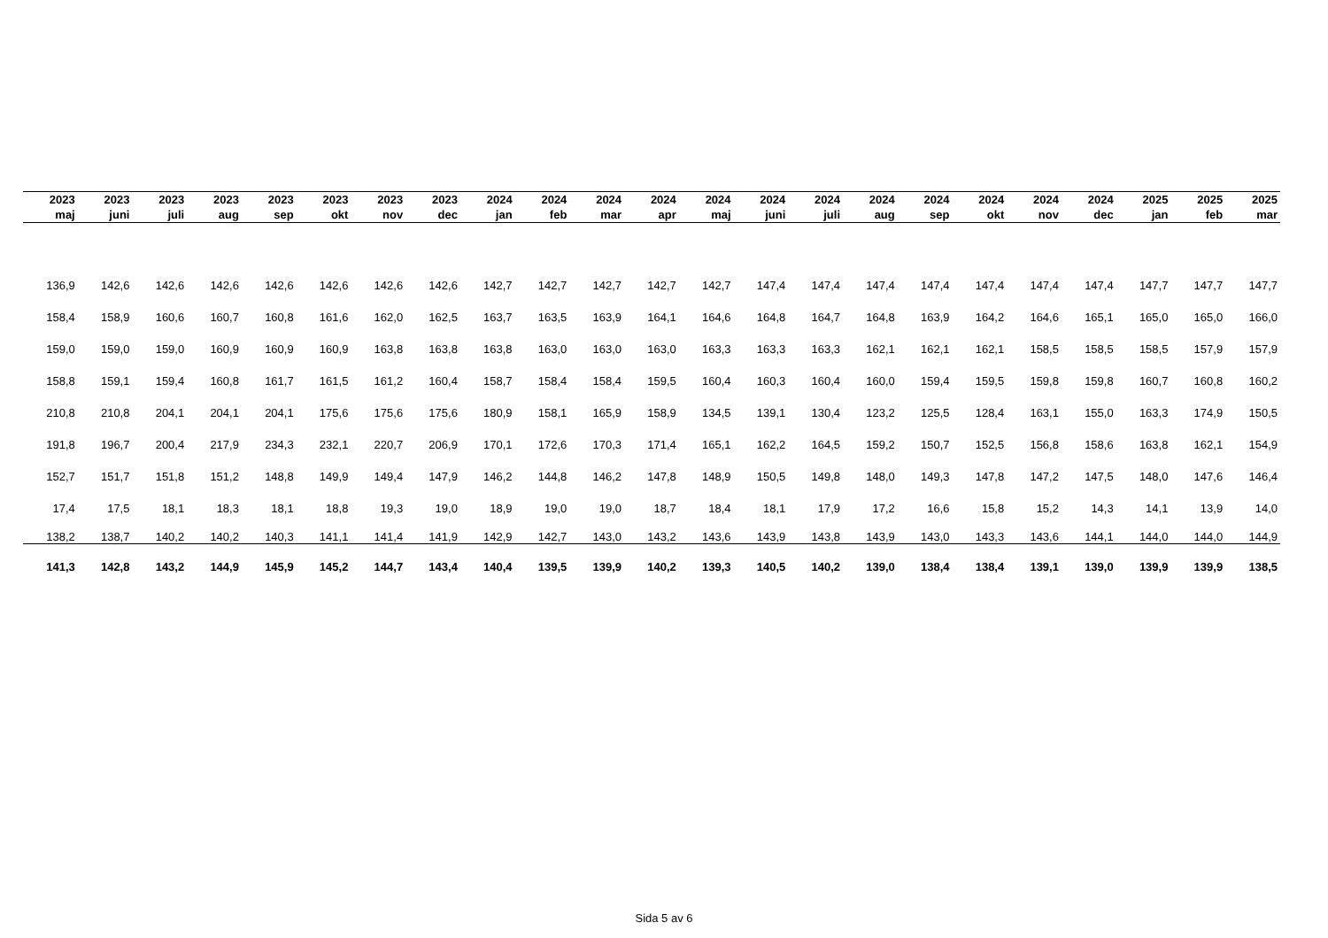| 2023 maj | 2023 juni | 2023 juli | 2023 aug | 2023 sep | 2023 okt | 2023 nov | 2023 dec | 2024 jan | 2024 feb | 2024 mar | 2024 apr | 2024 maj | 2024 juni | 2024 juli | 2024 aug | 2024 sep | 2024 okt | 2024 nov | 2024 dec | 2025 jan | 2025 feb | 2025 mar |
| --- | --- | --- | --- | --- | --- | --- | --- | --- | --- | --- | --- | --- | --- | --- | --- | --- | --- | --- | --- | --- | --- | --- |
| 136,9 | 142,6 | 142,6 | 142,6 | 142,6 | 142,6 | 142,6 | 142,6 | 142,7 | 142,7 | 142,7 | 142,7 | 142,7 | 147,4 | 147,4 | 147,4 | 147,4 | 147,4 | 147,4 | 147,4 | 147,7 | 147,7 | 147,7 |
| 158,4 | 158,9 | 160,6 | 160,7 | 160,8 | 161,6 | 162,0 | 162,5 | 163,7 | 163,5 | 163,9 | 164,1 | 164,6 | 164,8 | 164,7 | 164,8 | 163,9 | 164,2 | 164,6 | 165,1 | 165,0 | 165,0 | 166,0 |
| 159,0 | 159,0 | 159,0 | 160,9 | 160,9 | 160,9 | 163,8 | 163,8 | 163,8 | 163,0 | 163,0 | 163,0 | 163,3 | 163,3 | 163,3 | 162,1 | 162,1 | 162,1 | 158,5 | 158,5 | 158,5 | 157,9 | 157,9 |
| 158,8 | 159,1 | 159,4 | 160,8 | 161,7 | 161,5 | 161,2 | 160,4 | 158,7 | 158,4 | 158,4 | 159,5 | 160,4 | 160,3 | 160,4 | 160,0 | 159,4 | 159,5 | 159,8 | 159,8 | 160,7 | 160,8 | 160,2 |
| 210,8 | 210,8 | 204,1 | 204,1 | 204,1 | 175,6 | 175,6 | 175,6 | 180,9 | 158,1 | 165,9 | 158,9 | 134,5 | 139,1 | 130,4 | 123,2 | 125,5 | 128,4 | 163,1 | 155,0 | 163,3 | 174,9 | 150,5 |
| 191,8 | 196,7 | 200,4 | 217,9 | 234,3 | 232,1 | 220,7 | 206,9 | 170,1 | 172,6 | 170,3 | 171,4 | 165,1 | 162,2 | 164,5 | 159,2 | 150,7 | 152,5 | 156,8 | 158,6 | 163,8 | 162,1 | 154,9 |
| 152,7 | 151,7 | 151,8 | 151,2 | 148,8 | 149,9 | 149,4 | 147,9 | 146,2 | 144,8 | 146,2 | 147,8 | 148,9 | 150,5 | 149,8 | 148,0 | 149,3 | 147,8 | 147,2 | 147,5 | 148,0 | 147,6 | 146,4 |
| 17,4 | 17,5 | 18,1 | 18,3 | 18,1 | 18,8 | 19,3 | 19,0 | 18,9 | 19,0 | 19,0 | 18,7 | 18,4 | 18,1 | 17,9 | 17,2 | 16,6 | 15,8 | 15,2 | 14,3 | 14,1 | 13,9 | 14,0 |
| 138,2 | 138,7 | 140,2 | 140,2 | 140,3 | 141,1 | 141,4 | 141,9 | 142,9 | 142,7 | 143,0 | 143,2 | 143,6 | 143,9 | 143,8 | 143,9 | 143,0 | 143,3 | 143,6 | 144,1 | 144,0 | 144,0 | 144,9 |
| 141,3 | 142,8 | 143,2 | 144,9 | 145,9 | 145,2 | 144,7 | 143,4 | 140,4 | 139,5 | 139,9 | 140,2 | 139,3 | 140,5 | 140,2 | 139,0 | 138,4 | 138,4 | 139,1 | 139,0 | 139,9 | 139,9 | 138,5 |
Sida 5 av 6